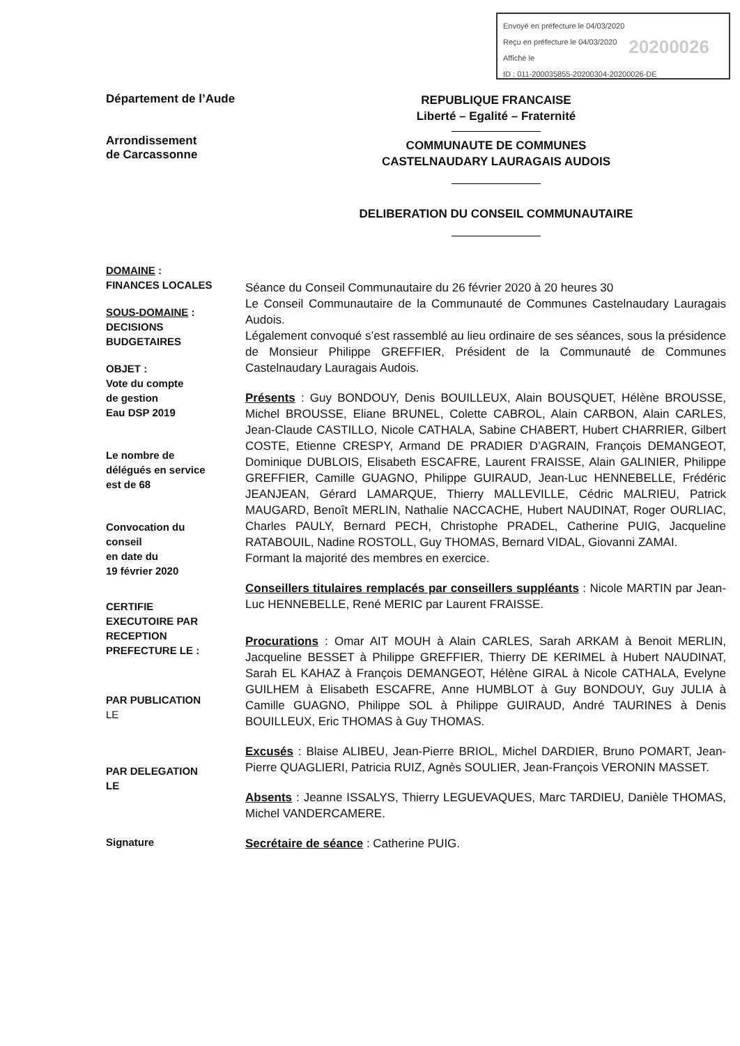Envoyé en préfecture le 04/03/2020
Reçu en préfecture le 04/03/2020
Affiché le
ID : 011-200035855-20200304-20200026-DE
20200026
Département de l’Aude
Arrondissement
de Carcassonne
REPUBLIQUE FRANCAISE
Liberté – Egalité – Fraternité
COMMUNAUTE DE COMMUNES
CASTELNAUDARY LAURAGAIS AUDOIS
DELIBERATION DU CONSEIL COMMUNAUTAIRE
DOMAINE :
FINANCES LOCALES
SOUS-DOMAINE :
DECISIONS
BUDGETAIRES
OBJET :
Vote du compte
de gestion
Eau DSP 2019
Le nombre de
délégués en service
est de 68
Convocation du
conseil
en date du
19 février 2020
CERTIFIE
EXECUTOIRE PAR
RECEPTION
PREFECTURE LE :
PAR PUBLICATION
LE
PAR DELEGATION
LE
Signature
Séance du Conseil Communautaire du 26 février 2020 à 20 heures 30
Le Conseil Communautaire de la Communauté de Communes Castelnaudary Lauragais Audois.
Légalement convoqué s’est rassemblé au lieu ordinaire de ses séances, sous la présidence de Monsieur Philippe GREFFIER, Président de la Communauté de Communes Castelnaudary Lauragais Audois.
Présents : Guy BONDOUY, Denis BOUILLEUX, Alain BOUSQUET, Hélène BROUSSE, Michel BROUSSE, Eliane BRUNEL, Colette CABROL, Alain CARBON, Alain CARLES, Jean-Claude CASTILLO, Nicole CATHALA, Sabine CHABERT, Hubert CHARRIER, Gilbert COSTE, Etienne CRESPY, Armand DE PRADIER D’AGRAIN, François DEMANGEOT, Dominique DUBLOIS, Elisabeth ESCAFRE, Laurent FRAISSE, Alain GALINIER, Philippe GREFFIER, Camille GUAGNO, Philippe GUIRAUD, Jean-Luc HENNEBELLE, Frédéric JEANJEAN, Gérard LAMARQUE, Thierry MALLEVILLE, Cédric MALRIEU, Patrick MAUGARD, Benoît MERLIN, Nathalie NACCACHE, Hubert NAUDINAT, Roger OURLIAC, Charles PAULY, Bernard PECH, Christophe PRADEL, Catherine PUIG, Jacqueline RATABOUIL, Nadine ROSTOLL, Guy THOMAS, Bernard VIDAL, Giovanni ZAMAI.
Formant la majorité des membres en exercice.
Conseillers titulaires remplacés par conseillers suppléants : Nicole MARTIN par Jean-Luc HENNEBELLE, René MERIC par Laurent FRAISSE.
Procurations : Omar AIT MOUH à Alain CARLES, Sarah ARKAM à Benoit MERLIN, Jacqueline BESSET à Philippe GREFFIER, Thierry DE KERIMEL à Hubert NAUDINAT, Sarah EL KAHAZ à François DEMANGEOT, Hélène GIRAL à Nicole CATHALA, Evelyne GUILHEM à Elisabeth ESCAFRE, Anne HUMBLOT à Guy BONDOUY, Guy JULIA à Camille GUAGNO, Philippe SOL à Philippe GUIRAUD, André TAURINES à Denis BOUILLEUX, Eric THOMAS à Guy THOMAS.
Excusés : Blaise ALIBEU, Jean-Pierre BRIOL, Michel DARDIER, Bruno POMART, Jean-Pierre QUAGLIERI, Patricia RUIZ, Agnès SOULIER, Jean-François VERONIN MASSET.
Absents : Jeanne ISSALYS, Thierry LEGUEVAQUES, Marc TARDIEU, Danièle THOMAS, Michel VANDERCAMERE.
Secrétaire de séance : Catherine PUIG.